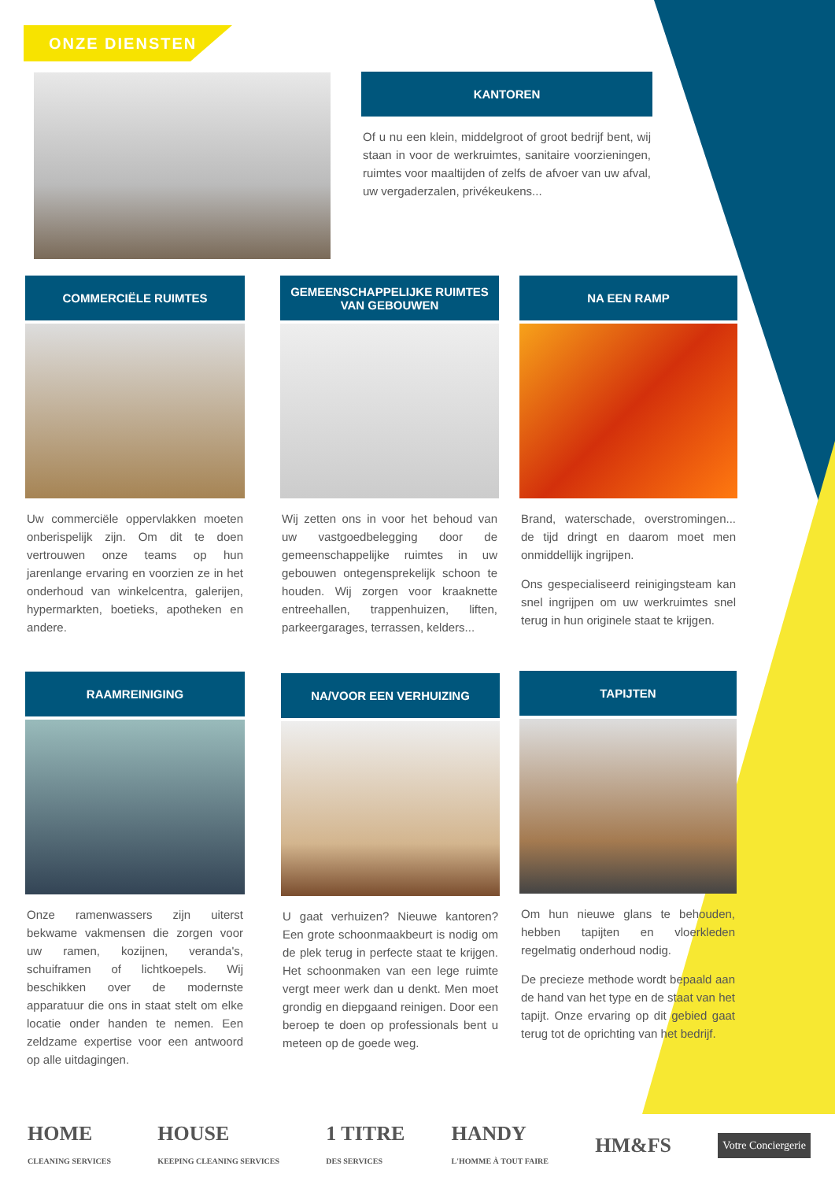ONZE DIENSTEN
KANTOREN
Of u nu een klein, middelgroot of groot bedrijf bent, wij staan in voor de werkruimtes, sanitaire voorzieningen, ruimtes voor maaltijden of zelfs de afvoer van uw afval, uw vergaderzalen, privékeukens...
COMMERCIËLE RUIMTES
Uw commerciële oppervlakken moeten onberispelijk zijn. Om dit te doen vertrouwen onze teams op hun jarenlange ervaring en voorzien ze in het onderhoud van winkelcentra, galerijen, hypermarkten, boetieks, apotheken en andere.
GEMEENSCHAPPELIJKE RUIMTES
VAN GEBOUWEN
Wij zetten ons in voor het behoud van uw vastgoedbelegging door de gemeenschappelijke ruimtes in uw gebouwen ontegensprekelijk schoon te houden. Wij zorgen voor kraaknette entreehallen, trappenhuizen, liften, parkeergarages, terrassen, kelders...
NA EEN RAMP
Brand, waterschade, overstromingen... de tijd dringt en daarom moet men onmiddellijk ingrijpen.
Ons gespecialiseerd reinigingsteam kan snel ingrijpen om uw werkruimtes snel terug in hun originele staat te krijgen.
RAAMREINIGING
Onze ramenwassers zijn uiterst bekwame vakmensen die zorgen voor uw ramen, kozijnen, veranda's, schuiframen of lichtkoepels. Wij beschikken over de modernste apparatuur die ons in staat stelt om elke locatie onder handen te nemen. Een zeldzame expertise voor een antwoord op alle uitdagingen.
NA/VOOR EEN VERHUIZING
U gaat verhuizen? Nieuwe kantoren? Een grote schoonmaakbeurt is nodig om de plek terug in perfecte staat te krijgen. Het schoonmaken van een lege ruimte vergt meer werk dan u denkt. Men moet grondig en diepgaand reinigen. Door een beroep te doen op professionals bent u meteen op de goede weg.
TAPIJTEN
Om hun nieuwe glans te behouden, hebben tapijten en vloerkleden regelmatig onderhoud nodig.
De precieze methode wordt bepaald aan de hand van het type en de staat van het tapijt. Onze ervaring op dit gebied gaat terug tot de oprichting van het bedrijf.
HOME
CLEANING SERVICES HOUSE
KEEPING CLEANING SERVICES 1 TITRE
DES SERVICES HANDY
L'HOMME À TOUT FAIRE HM&FS Votre Conciergerie